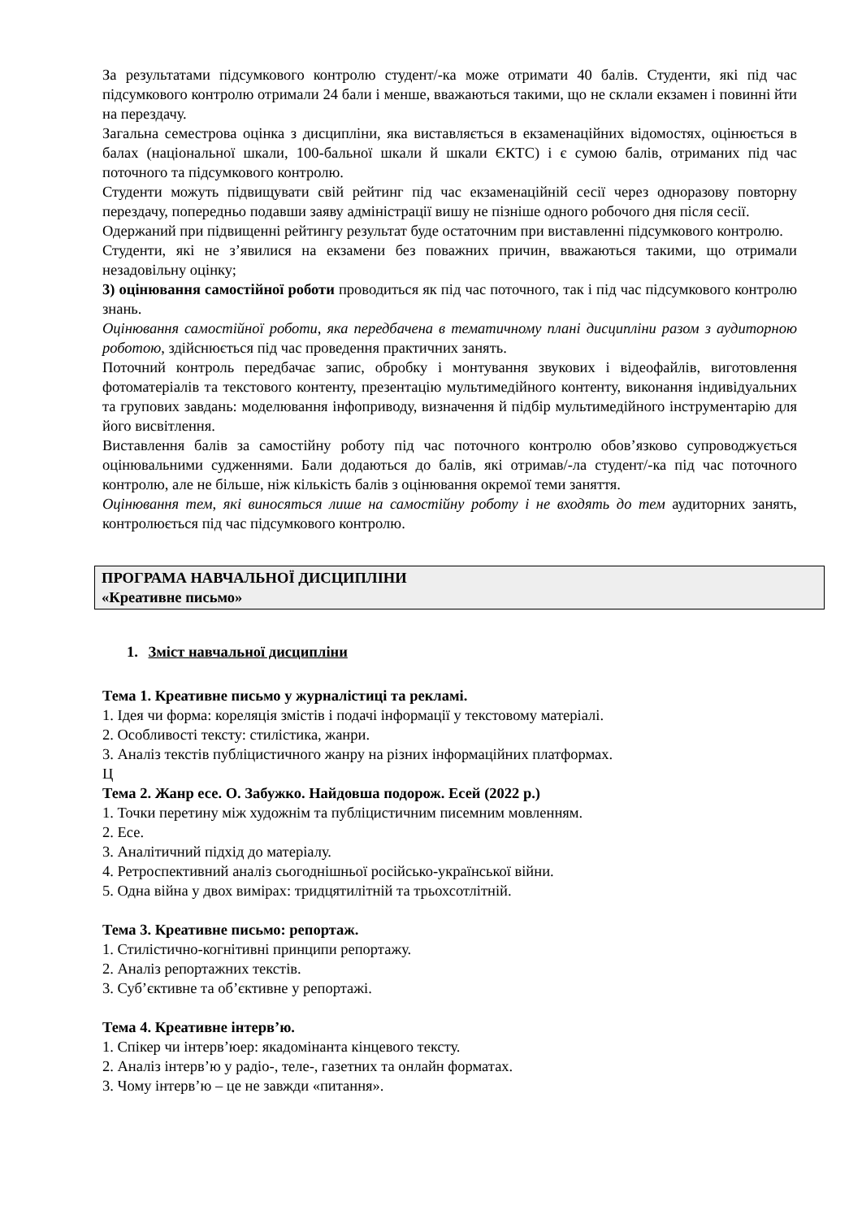За результатами підсумкового контролю студент/-ка може отримати 40 балів. Студенти, які під час підсумкового контролю отримали 24 бали і менше, вважаються такими, що не склали екзамен і повинні йти на перездачу.
Загальна семестрова оцінка з дисципліни, яка виставляється в екзаменаційних відомостях, оцінюється в балах (національної шкали, 100-бальної шкали й шкали ЄКТС) і є сумою балів, отриманих під час поточного та підсумкового контролю.
Студенти можуть підвищувати свій рейтинг під час екзаменаційній сесії через одноразову повторну перездачу, попередньо подавши заяву адміністрації вишу не пізніше одного робочого дня після сесії.
Одержаний при підвищенні рейтингу результат буде остаточним при виставленні підсумкового контролю.
Студенти, які не з’явилися на екзамени без поважних причин, вважаються такими, що отримали незадовільну оцінку;
3) оцінювання самостійної роботи проводиться як під час поточного, так і під час підсумкового контролю знань.
Оцінювання самостійної роботи, яка передбачена в тематичному плані дисципліни разом з аудиторною роботою, здійснюється під час проведення практичних занять.
Поточний контроль передбачає запис, обробку і монтування звукових і відеофайлів, виготовлення фотоматеріалів та текстового контенту, презентацію мультимедійного контенту, виконання індивідуальних та групових завдань: моделювання інфоприводу, визначення й підбір мультимедійного інструментарію для його висвітлення.
Виставлення балів за самостійну роботу під час поточного контролю обов’язково супроводжується оцінювальними судженнями. Бали додаються до балів, які отримав/-ла студент/-ка під час поточного контролю, але не більше, ніж кількість балів з оцінювання окремої теми заняття.
Оцінювання тем, які виносяться лише на самостійну роботу і не входять до тем аудиторних занять, контролюється під час підсумкового контролю.
ПРОГРАМА НАВЧАЛЬНОЇ ДИСЦИПЛІНИ
«Креативне письмо»
1. Зміст навчальної дисципліни
Тема 1. Креативне письмо у журналістиці та рекламі.
1. Ідея чи форма: кореляція змістів і подачі інформації у текстовому матеріалі.
2. Особливості тексту: стилістика, жанри.
3. Аналіз текстів публіцистичного жанру на різних інформаційних платформах.
Ц
Тема 2. Жанр есе. О. Забужко. Найдовша подорож. Есей (2022 р.)
1. Точки перетину між художнім та публіцистичним писемним мовленням.
2. Есе.
3. Аналітичний підхід до матеріалу.
4. Ретроспективний аналіз сьогоднішньої російсько-української війни.
5. Одна війна у двох вимірах: тридцятилітній та трьохсотлітній.
Тема 3. Креативне письмо: репортаж.
1. Стилістично-когнітивні принципи репортажу.
2. Аналіз репортажних текстів.
3. Суб’єктивне та об’єктивне у репортажі.
Тема 4. Креативне інтерв’ю.
1. Спікер чи інтерв’юер: якадомінанта кінцевого тексту.
2. Аналіз інтерв’ю у радіо-, теле-, газетних та онлайн форматах.
3. Чому інтерв’ю – це не завжди «питання».